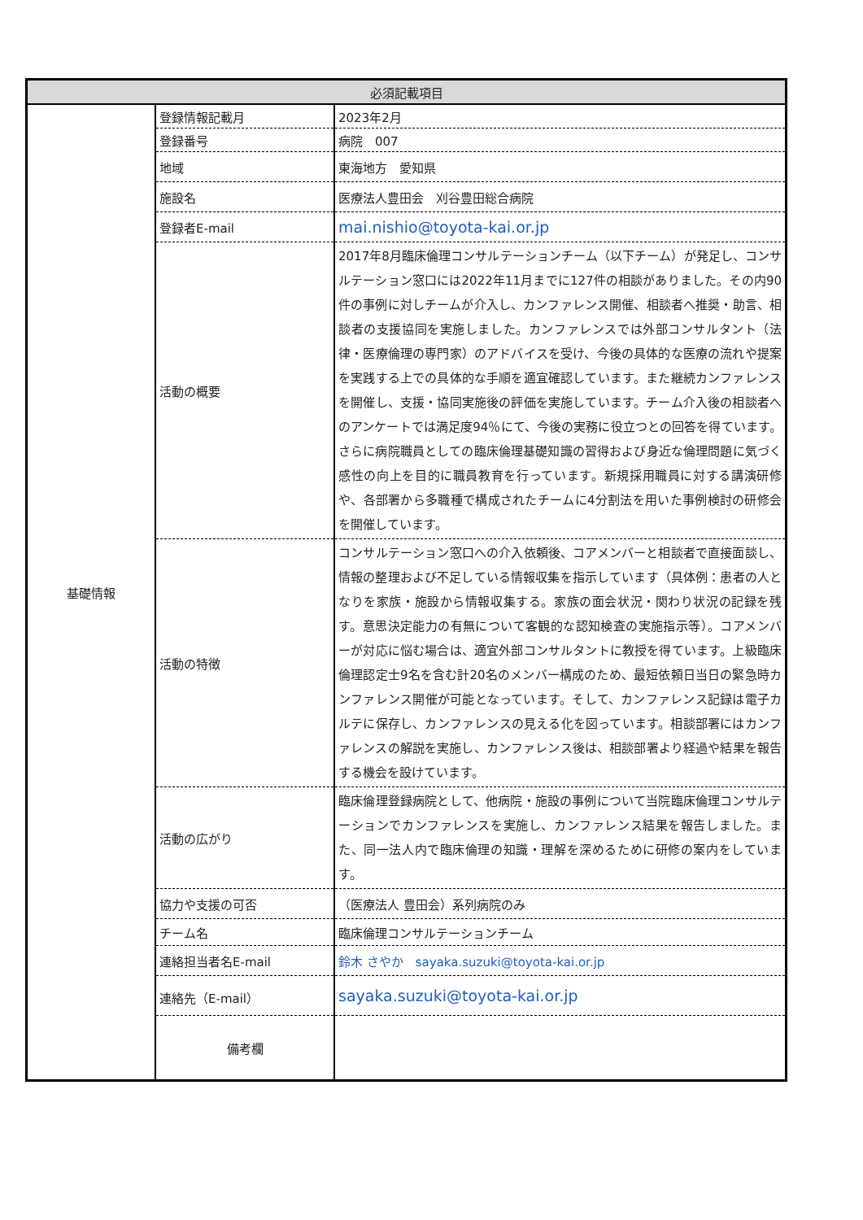| 必須記載項目 | | |
| --- | --- | --- |
| 基礎情報 | 登録情報記載月 | 2023年2月 |
| | 登録番号 | 病院 007 |
| | 地域 | 東海地方 愛知県 |
| | 施設名 | 医療法人豊田会 刈谷豊田総合病院 |
| | 登録者E-mail | mai.nishio@toyota-kai.or.jp |
| | 活動の概要 | 2017年8月臨床倫理コンサルテーションチーム（以下チーム）が発足し、コンサルテーション窓口には2022年11月までに127件の相談がありました。その内90件の事例に対しチームが介入し、カンファレンス開催、相談者へ推奨・助言、相談者の支援協同を実施しました。カンファレンスでは外部コンサルタント（法律・医療倫理の専門家）のアドバイスを受け、今後の具体的な医療の流れや提案を実践する上での具体的な手順を適宜確認しています。また継続カンファレンスを開催し、支援・協同実施後の評価を実施しています。チーム介入後の相談者へのアンケートでは満足度94％にて、今後の実務に役立つとの回答を得ています。さらに病院職員としての臨床倫理基礎知識の習得および身近な倫理問題に気づく感性の向上を目的に職員教育を行っています。新規採用職員に対する講演研修や、各部署から多職種で構成されたチームに4分割法を用いた事例検討の研修会を開催しています。 |
| | 活動の特徴 | コンサルテーション窓口への介入依頼後、コアメンバーと相談者で直接面談し、情報の整理および不足している情報収集を指示しています（具体例：患者の人となりを家族・施設から情報収集する。家族の面会状況・関わり状況の記録を残す。意思決定能力の有無について客観的な認知検査の実施指示等）。コアメンバーが対応に悩む場合は、適宜外部コンサルタントに教授を得ています。上級臨床倫理認定士9名を含む計20名のメンバー構成のため、最短依頼日当日の緊急時カンファレンス開催が可能となっています。そして、カンファレンス記録は電子カルテに保存し、カンファレンスの見える化を図っています。相談部署にはカンファレンスの解説を実施し、カンファレンス後は、相談部署より経過や結果を報告する機会を設けています。 |
| | 活動の広がり | 臨床倫理登録病院として、他病院・施設の事例について当院臨床倫理コンサルテーションでカンファレンスを実施し、カンファレンス結果を報告しました。また、同一法人内で臨床倫理の知識・理解を深めるために研修の案内をしています。 |
| | 協力や支援の可否 | （医療法人 豊田会）系列病院のみ |
| | チーム名 | 臨床倫理コンサルテーションチーム |
| | 連絡担当者名E-mail | 鈴木 さやか sayaka.suzuki@toyota-kai.or.jp |
| | 連絡先（E-mail） | sayaka.suzuki@toyota-kai.or.jp |
| | 備考欄 | |